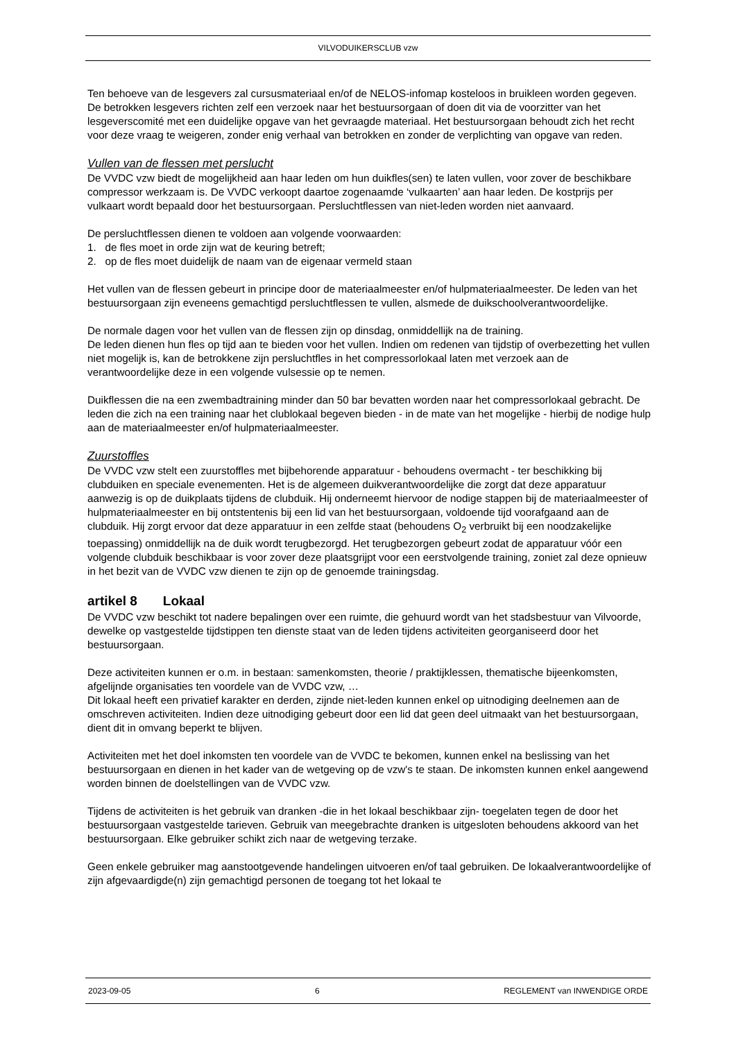VILVODUIKERSCLUB vzw
Ten behoeve van de lesgevers zal cursusmateriaal en/of de NELOS-infomap kosteloos in bruikleen worden gegeven. De betrokken lesgevers richten zelf een verzoek naar het bestuursorgaan of doen dit via de voorzitter van het lesgeverscomité met een duidelijke opgave van het gevraagde materiaal. Het bestuursorgaan behoudt zich het recht voor deze vraag te weigeren, zonder enig verhaal van betrokken en zonder de verplichting van opgave van reden.
Vullen van de flessen met perslucht
De VVDC vzw biedt de mogelijkheid aan haar leden om hun duikfles(sen) te laten vullen, voor zover de beschikbare compressor werkzaam is. De VVDC verkoopt daartoe zogenaamde ‘vulkaarten’ aan haar leden. De kostprijs per vulkaart wordt bepaald door het bestuursorgaan. Persluchtflessen van niet-leden worden niet aanvaard.
De persluchtflessen dienen te voldoen aan volgende voorwaarden:
1. de fles moet in orde zijn wat de keuring betreft;
2. op de fles moet duidelijk de naam van de eigenaar vermeld staan
Het vullen van de flessen gebeurt in principe door de materiaalmeester en/of hulpmateriaalmeester. De leden van het bestuursorgaan zijn eveneens gemachtigd persluchtflessen te vullen, alsmede de duikschoolverantwoordelijke.
De normale dagen voor het vullen van de flessen zijn op dinsdag, onmiddellijk na de training.
De leden dienen hun fles op tijd aan te bieden voor het vullen. Indien om redenen van tijdstip of overbezetting het vullen niet mogelijk is, kan de betrokkene zijn persluchtfles in het compressorlokaal laten met verzoek aan de verantwoordelijke deze in een volgende vulsessie op te nemen.
Duikflessen die na een zwembadtraining minder dan 50 bar bevatten worden naar het compressorlokaal gebracht. De leden die zich na een training naar het clublokaal begeven bieden - in de mate van het mogelijke - hierbij de nodige hulp aan de materiaalmeester en/of hulpmateriaalmeester.
Zuurstoffles
De VVDC vzw stelt een zuurstoffles met bijbehorende apparatuur - behoudens overmacht - ter beschikking bij clubduiken en speciale evenementen. Het is de algemeen duikverantwoordelijke die zorgt dat deze apparatuur aanwezig is op de duikplaats tijdens de clubduik. Hij onderneemt hiervoor de nodige stappen bij de materiaalmeester of hulpmateriaalmeester en bij ontstentenis bij een lid van het bestuursorgaan, voldoende tijd voorafgaand aan de clubduik. Hij zorgt ervoor dat deze apparatuur in een zelfde staat (behoudens O<sub>2</sub> verbruikt bij een noodzakelijke toepassing) onmiddellijk na de duik wordt terugbezorgd. Het terugbezorgen gebeurt zodat de apparatuur vóór een volgende clubduik beschikbaar is voor zover deze plaatsgrijpt voor een eerstvolgende training, zoniet zal deze opnieuw in het bezit van de VVDC vzw dienen te zijn op de genoemde trainingsdag.
artikel 8 Lokaal
De VVDC vzw beschikt tot nadere bepalingen over een ruimte, die gehuurd wordt van het stadsbestuur van Vilvoorde, dewelke op vastgestelde tijdstippen ten dienste staat van de leden tijdens activiteiten georganiseerd door het bestuursorgaan.
Deze activiteiten kunnen er o.m. in bestaan: samenkomsten, theorie / praktijklessen, thematische bijeenkomsten, afgelijnde organisaties ten voordele van de VVDC vzw, …
Dit lokaal heeft een privatief karakter en derden, zijnde niet-leden kunnen enkel op uitnodiging deelnemen aan de omschreven activiteiten. Indien deze uitnodiging gebeurt door een lid dat geen deel uitmaakt van het bestuursorgaan, dient dit in omvang beperkt te blijven.
Activiteiten met het doel inkomsten ten voordele van de VVDC te bekomen, kunnen enkel na beslissing van het bestuursorgaan en dienen in het kader van de wetgeving op de vzw's te staan. De inkomsten kunnen enkel aangewend worden binnen de doelstellingen van de VVDC vzw.
Tijdens de activiteiten is het gebruik van dranken -die in het lokaal beschikbaar zijn- toegelaten tegen de door het bestuursorgaan vastgestelde tarieven. Gebruik van meegebrachte dranken is uitgesloten behoudens akkoord van het bestuursorgaan. Elke gebruiker schikt zich naar de wetgeving terzake.
Geen enkele gebruiker mag aanstootgevende handelingen uitvoeren en/of taal gebruiken. De lokaalverantwoordelijke of zijn afgevaardigde(n) zijn gemachtigd personen de toegang tot het lokaal te
2023-09-05 6 REGLEMENT van INWENDIGE ORDE